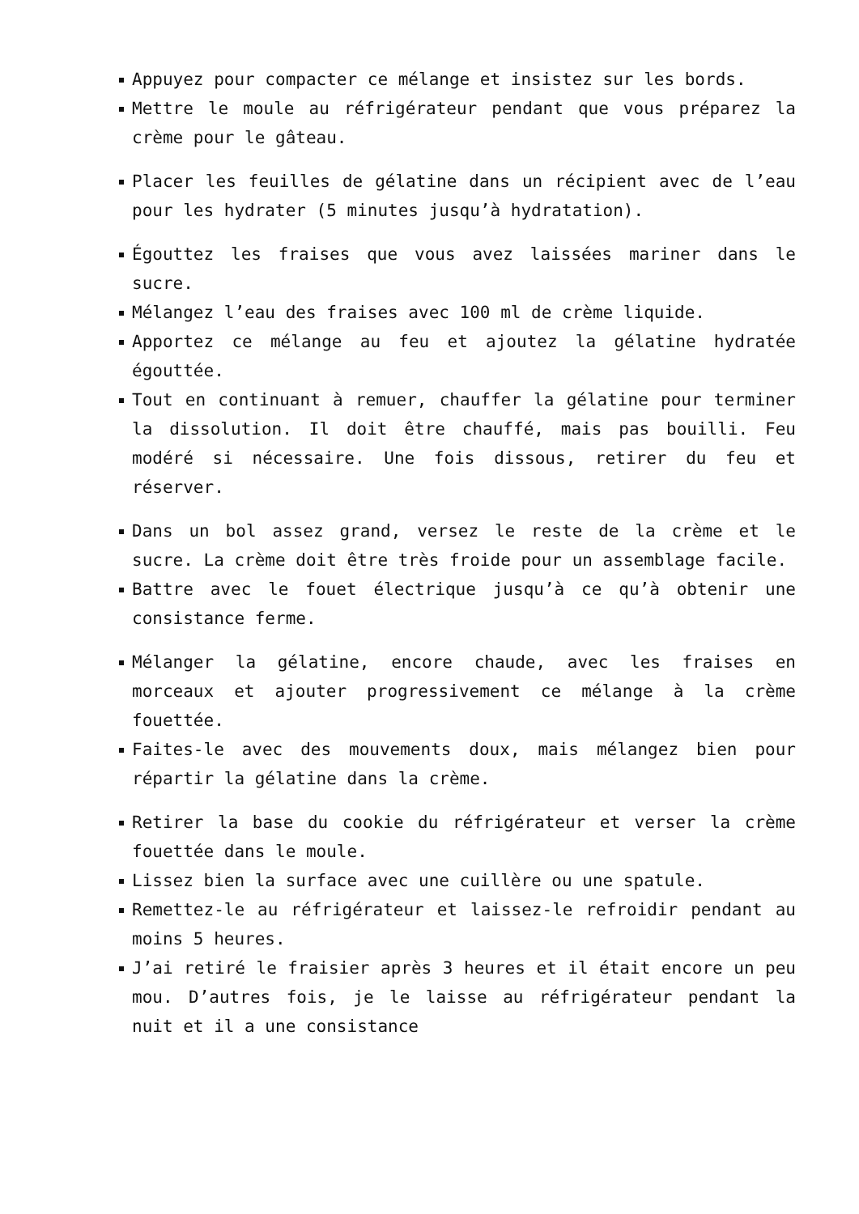Appuyez pour compacter ce mélange et insistez sur les bords.
Mettre le moule au réfrigérateur pendant que vous préparez la crème pour le gâteau.
Placer les feuilles de gélatine dans un récipient avec de l’eau pour les hydrater (5 minutes jusqu’à hydratation).
Égouttez les fraises que vous avez laissées mariner dans le sucre.
Mélangez l’eau des fraises avec 100 ml de crème liquide.
Apportez ce mélange au feu et ajoutez la gélatine hydratée égouttée.
Tout en continuant à remuer, chauffer la gélatine pour terminer la dissolution. Il doit être chauffé, mais pas bouilli. Feu modéré si nécessaire. Une fois dissous, retirer du feu et réserver.
Dans un bol assez grand, versez le reste de la crème et le sucre. La crème doit être très froide pour un assemblage facile.
Battre avec le fouet électrique jusqu’à ce qu’à obtenir une consistance ferme.
Mélanger la gélatine, encore chaude, avec les fraises en morceaux et ajouter progressivement ce mélange à la crème fouettée.
Faites-le avec des mouvements doux, mais mélangez bien pour répartir la gélatine dans la crème.
Retirer la base du cookie du réfrigérateur et verser la crème fouettée dans le moule.
Lissez bien la surface avec une cuillère ou une spatule.
Remettez-le au réfrigérateur et laissez-le refroidir pendant au moins 5 heures.
J’ai retiré le fraisier après 3 heures et il était encore un peu mou. D’autres fois, je le laisse au réfrigérateur pendant la nuit et il a une consistance